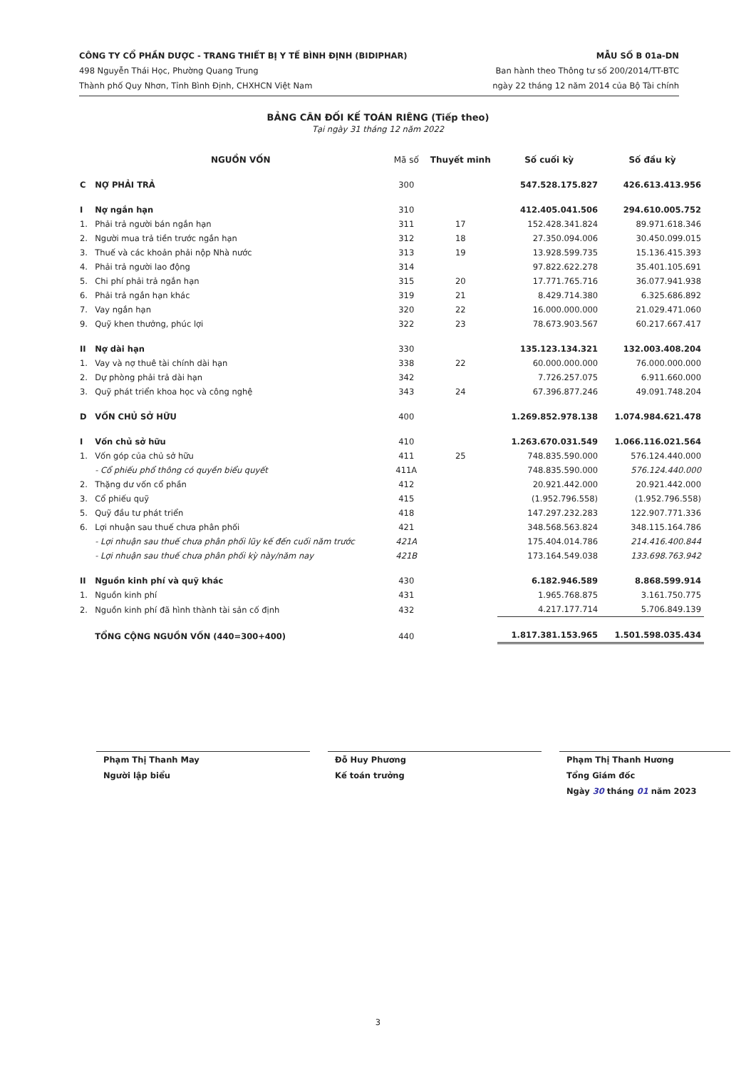CÔNG TY CỔ PHẦN DƯỢC - TRANG THIẾT BỊ Y TẾ BÌNH ĐỊNH (BIDIPHAR)
498 Nguyễn Thái Học, Phường Quang Trung
Thành phố Quy Nhơn, Tỉnh Bình Định, CHXHCN Việt Nam
MẪU SỐ B 01a-DN
Ban hành theo Thông tư số 200/2014/TT-BTC
ngày 22 tháng 12 năm 2014 của Bộ Tài chính
BẢNG CÂN ĐỐI KẾ TOÁN RIÊNG (Tiếp theo)
Tại ngày 31 tháng 12 năm 2022
| | NGUỒN VỐN | Mã số | Thuyết minh | Số cuối kỳ | Số đầu kỳ |
| --- | --- | --- | --- | --- | --- |
| C | NỢ PHẢI TRẢ | 300 | | 547.528.175.827 | 426.613.413.956 |
| I | Nợ ngắn hạn | 310 | | 412.405.041.506 | 294.610.005.752 |
| 1. | Phải trả người bán ngắn hạn | 311 | 17 | 152.428.341.824 | 89.971.618.346 |
| 2. | Người mua trả tiền trước ngắn hạn | 312 | 18 | 27.350.094.006 | 30.450.099.015 |
| 3. | Thuế và các khoản phải nộp Nhà nước | 313 | 19 | 13.928.599.735 | 15.136.415.393 |
| 4. | Phải trả người lao động | 314 | | 97.822.622.278 | 35.401.105.691 |
| 5. | Chi phí phải trả ngắn hạn | 315 | 20 | 17.771.765.716 | 36.077.941.938 |
| 6. | Phải trả ngắn hạn khác | 319 | 21 | 8.429.714.380 | 6.325.686.892 |
| 7. | Vay ngắn hạn | 320 | 22 | 16.000.000.000 | 21.029.471.060 |
| 9. | Quỹ khen thưởng, phúc lợi | 322 | 23 | 78.673.903.567 | 60.217.667.417 |
| II | Nợ dài hạn | 330 | | 135.123.134.321 | 132.003.408.204 |
| 1. | Vay và nợ thuê tài chính dài hạn | 338 | 22 | 60.000.000.000 | 76.000.000.000 |
| 2. | Dự phòng phải trả dài hạn | 342 | | 7.726.257.075 | 6.911.660.000 |
| 3. | Quỹ phát triển khoa học và công nghệ | 343 | 24 | 67.396.877.246 | 49.091.748.204 |
| D | VỐN CHỦ SỞ HỮU | 400 | | 1.269.852.978.138 | 1.074.984.621.478 |
| I | Vốn chủ sở hữu | 410 | | 1.263.670.031.549 | 1.066.116.021.564 |
| 1. | Vốn góp của chủ sở hữu | 411 | 25 | 748.835.590.000 | 576.124.440.000 |
| | - Cổ phiếu phổ thông có quyền biểu quyết | 411A | | 748.835.590.000 | 576.124.440.000 |
| 2. | Thặng dư vốn cổ phần | 412 | | 20.921.442.000 | 20.921.442.000 |
| 3. | Cổ phiếu quỹ | 415 | | (1.952.796.558) | (1.952.796.558) |
| 5. | Quỹ đầu tư phát triển | 418 | | 147.297.232.283 | 122.907.771.336 |
| 6. | Lợi nhuận sau thuế chưa phân phối | 421 | | 348.568.563.824 | 348.115.164.786 |
| | - Lợi nhuận sau thuế chưa phân phối lũy kế đến cuối năm trước | 421A | | 175.404.014.786 | 214.416.400.844 |
| | - Lợi nhuận sau thuế chưa phân phối kỳ này/năm nay | 421B | | 173.164.549.038 | 133.698.763.942 |
| II | Nguồn kinh phí và quỹ khác | 430 | | 6.182.946.589 | 8.868.599.914 |
| 1. | Nguồn kinh phí | 431 | | 1.965.768.875 | 3.161.750.775 |
| 2. | Nguồn kinh phí đã hình thành tài sản cố định | 432 | | 4.217.177.714 | 5.706.849.139 |
| | TỔNG CỘNG NGUỒN VỐN (440=300+400) | 440 | | 1.817.381.153.965 | 1.501.598.035.434 |
Phạm Thị Thanh May
Người lập biểu
Đỗ Huy Phương
Kế toán trưởng
Phạm Thị Thanh Hương
Tổng Giám đốc
Ngày 30 tháng 01 năm 2023
3